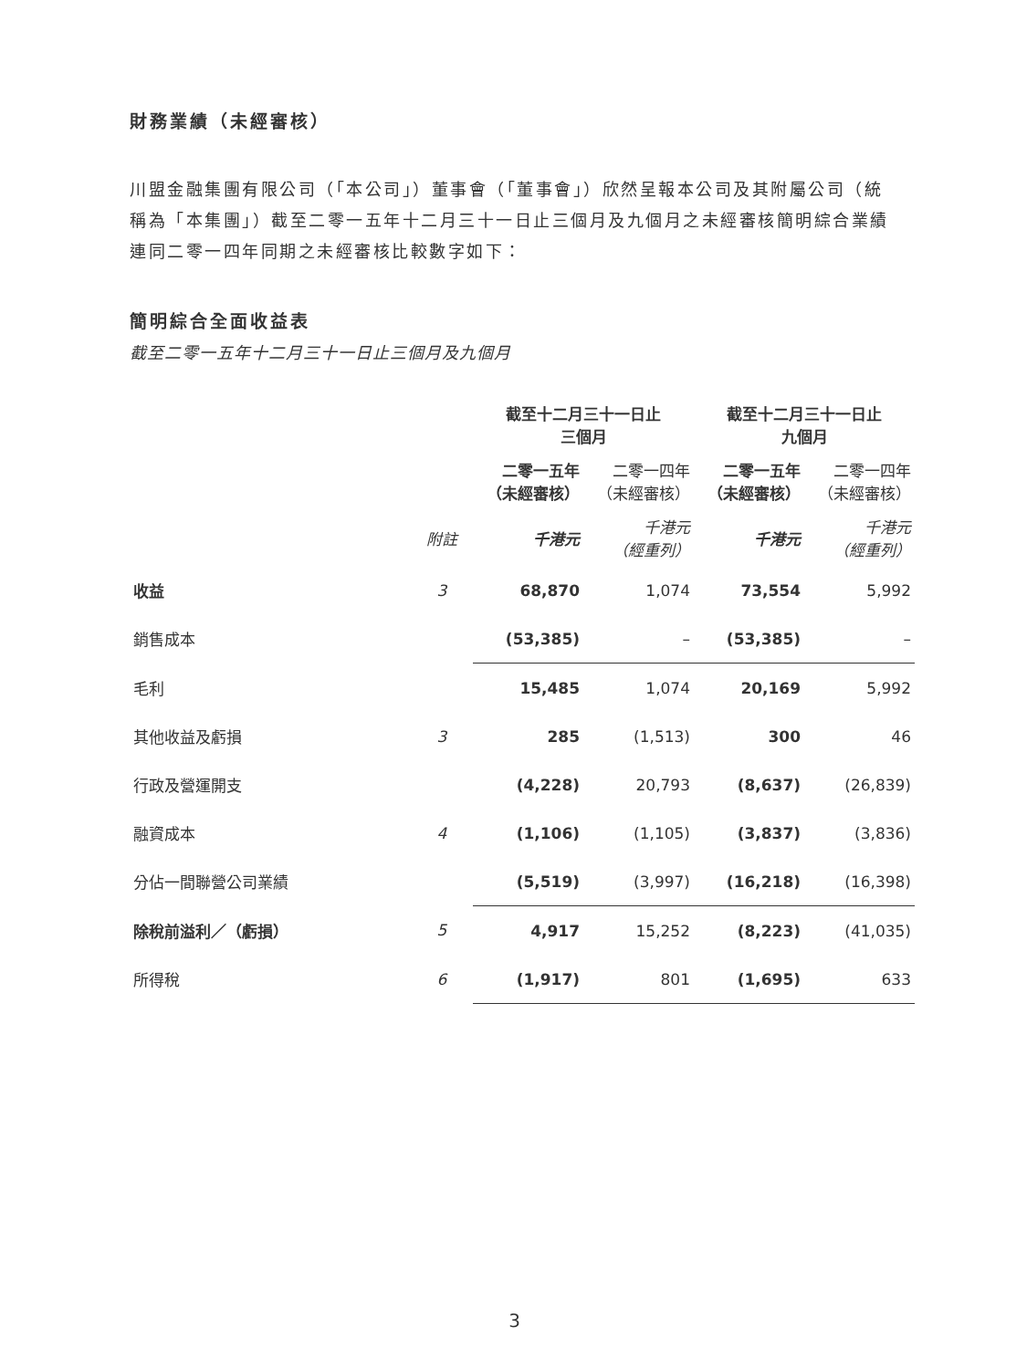財務業績（未經審核）
川盟金融集團有限公司（「本公司」）董事會（「董事會」）欣然呈報本公司及其附屬公司（統稱為「本集團」）截至二零一五年十二月三十一日止三個月及九個月之未經審核簡明綜合業績連同二零一四年同期之未經審核比較數字如下：
簡明綜合全面收益表
截至二零一五年十二月三十一日止三個月及九個月
| | | 截至十二月三十一日止 三個月 | | 截至十二月三十一日止 九個月 | |
| --- | --- | --- | --- | --- | --- |
| | | 二零一五年 （未經審核） | 二零一四年 （未經審核） | 二零一五年 （未經審核） | 二零一四年 （未經審核） |
| | 附註 | 千港元 | 千港元 （經重列） | 千港元 | 千港元 （經重列） |
| 收益 | 3 | 68,870 | 1,074 | 73,554 | 5,992 |
| 銷售成本 | | (53,385) | – | (53,385) | – |
| 毛利 | | 15,485 | 1,074 | 20,169 | 5,992 |
| 其他收益及虧損 | 3 | 285 | (1,513) | 300 | 46 |
| 行政及營運開支 | | (4,228) | 20,793 | (8,637) | (26,839) |
| 融資成本 | 4 | (1,106) | (1,105) | (3,837) | (3,836) |
| 分佔一間聯營公司業績 | | (5,519) | (3,997) | (16,218) | (16,398) |
| 除稅前溢利／（虧損） | 5 | 4,917 | 15,252 | (8,223) | (41,035) |
| 所得稅 | 6 | (1,917) | 801 | (1,695) | 633 |
3